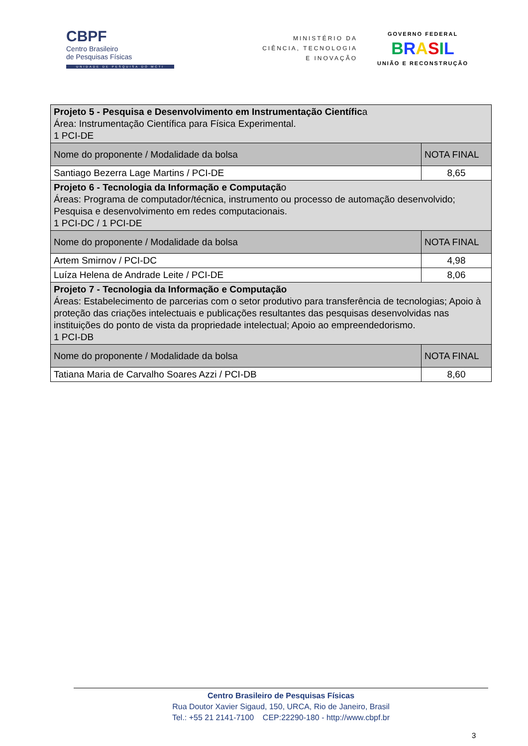CBPF
Centro Brasileiro
de Pesquisas Físicas
UNIDADE DE PESQUISA DO MCTI
MINISTÉRIO DA
CIÊNCIA, TECNOLOGIA
E INOVAÇÃO
GOVERNO FEDERAL
BRASIL
UNIÃO E RECONSTRUÇÃO
| Projeto 5 - Pesquisa e Desenvolvimento em Instrumentação Científic a Área: Instrumentação Científica para Física Experimental. 1 PCI-DE | |
| Nome do proponente / Modalidade da bolsa | NOTA FINAL |
| Santiago Bezerra Lage Martins / PCI-DE | 8,65 |
| Projeto 6 - Tecnologia da Informação e Computaçã o Áreas: Programa de computador/técnica, instrumento ou processo de automação desenvolvido; Pesquisa e desenvolvimento em redes computacionais. 1 PCI-DC / 1 PCI-DE | |
| Nome do proponente / Modalidade da bolsa | NOTA FINAL |
| Artem Smirnov / PCI-DC | 4,98 |
| Luíza Helena de Andrade Leite / PCI-DE | 8,06 |
| Projeto 7 - Tecnologia da Informação e Computação Áreas: Estabelecimento de parcerias com o setor produtivo para transferência de tecnologias; Apoio à proteção das criações intelectuais e publicações resultantes das pesquisas desenvolvidas nas instituições do ponto de vista da propriedade intelectual; Apoio ao empreendedorismo. 1 PCI-DB | |
| Nome do proponente / Modalidade da bolsa | NOTA FINAL |
| Tatiana Maria de Carvalho Soares Azzi / PCI-DB | 8,60 |
Centro Brasileiro de Pesquisas Físicas
Rua Doutor Xavier Sigaud, 150, URCA, Rio de Janeiro, Brasil
Tel.: +55 21 2141-7100 CEP:22290-180 - http://www.cbpf.br
3